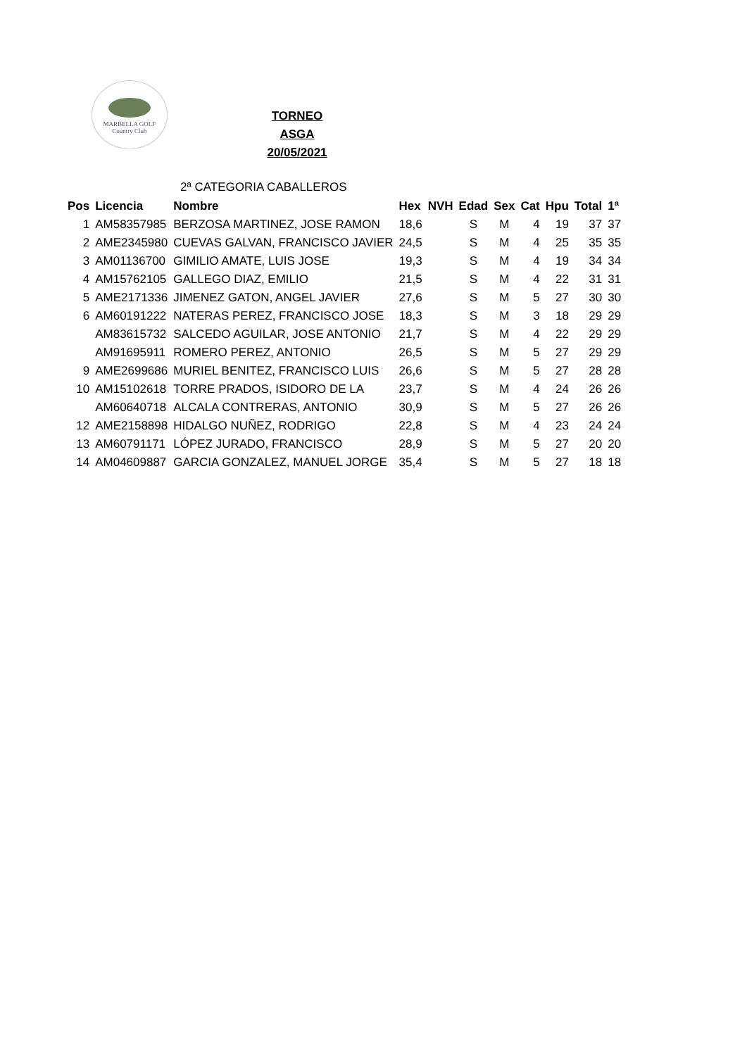MARBELLA GOLF
Country Club
TORNEO ASGA
20/05/2021
2ª CATEGORIA CABALLEROS
| Pos | Licencia | Nombre | Hex | NVH | Edad | Sex | Cat | Hpu | Total | 1ª |
| --- | --- | --- | --- | --- | --- | --- | --- | --- | --- | --- |
| 1 | AM58357985 | BERZOSA MARTINEZ, JOSE RAMON | 18,6 | | S | M | 4 | 19 | 37 | 37 |
| 2 | AME2345980 | CUEVAS GALVAN, FRANCISCO JAVIER | 24,5 | | S | M | 4 | 25 | 35 | 35 |
| 3 | AM01136700 | GIMILIO AMATE, LUIS JOSE | 19,3 | | S | M | 4 | 19 | 34 | 34 |
| 4 | AM15762105 | GALLEGO DIAZ, EMILIO | 21,5 | | S | M | 4 | 22 | 31 | 31 |
| 5 | AME2171336 | JIMENEZ GATON, ANGEL JAVIER | 27,6 | | S | M | 5 | 27 | 30 | 30 |
| 6 | AM60191222 | NATERAS PEREZ, FRANCISCO JOSE | 18,3 | | S | M | 3 | 18 | 29 | 29 |
| | AM83615732 | SALCEDO AGUILAR, JOSE ANTONIO | 21,7 | | S | M | 4 | 22 | 29 | 29 |
| | AM91695911 | ROMERO PEREZ, ANTONIO | 26,5 | | S | M | 5 | 27 | 29 | 29 |
| 9 | AME2699686 | MURIEL BENITEZ, FRANCISCO LUIS | 26,6 | | S | M | 5 | 27 | 28 | 28 |
| 10 | AM15102618 | TORRE PRADOS, ISIDORO DE LA | 23,7 | | S | M | 4 | 24 | 26 | 26 |
| | AM60640718 | ALCALA CONTRERAS, ANTONIO | 30,9 | | S | M | 5 | 27 | 26 | 26 |
| 12 | AME2158898 | HIDALGO NUÑEZ, RODRIGO | 22,8 | | S | M | 4 | 23 | 24 | 24 |
| 13 | AM60791171 | LÓPEZ JURADO, FRANCISCO | 28,9 | | S | M | 5 | 27 | 20 | 20 |
| 14 | AM04609887 | GARCIA GONZALEZ, MANUEL JORGE | 35,4 | | S | M | 5 | 27 | 18 | 18 |